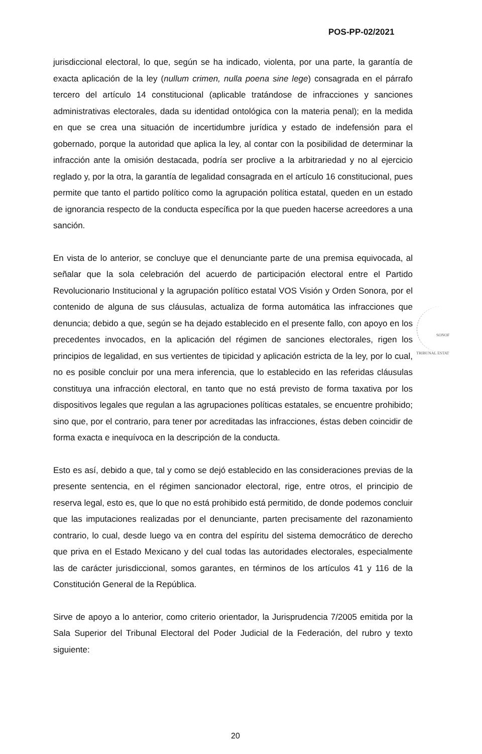POS-PP-02/2021
jurisdiccional electoral, lo que, según se ha indicado, violenta, por una parte, la garantía de exacta aplicación de la ley (nullum crimen, nulla poena sine lege) consagrada en el párrafo tercero del artículo 14 constitucional (aplicable tratándose de infracciones y sanciones administrativas electorales, dada su identidad ontológica con la materia penal); en la medida en que se crea una situación de incertidumbre jurídica y estado de indefensión para el gobernado, porque la autoridad que aplica la ley, al contar con la posibilidad de determinar la infracción ante la omisión destacada, podría ser proclive a la arbitrariedad y no al ejercicio reglado y, por la otra, la garantía de legalidad consagrada en el artículo 16 constitucional, pues permite que tanto el partido político como la agrupación política estatal, queden en un estado de ignorancia respecto de la conducta específica por la que pueden hacerse acreedores a una sanción.
En vista de lo anterior, se concluye que el denunciante parte de una premisa equivocada, al señalar que la sola celebración del acuerdo de participación electoral entre el Partido Revolucionario Institucional y la agrupación político estatal VOS Visión y Orden Sonora, por el contenido de alguna de sus cláusulas, actualiza de forma automática las infracciones que denuncia; debido a que, según se ha dejado establecido en el presente fallo, con apoyo en los precedentes invocados, en la aplicación del régimen de sanciones electorales, rigen los principios de legalidad, en sus vertientes de tipicidad y aplicación estricta de la ley, por lo cual, no es posible concluir por una mera inferencia, que lo establecido en las referidas cláusulas constituya una infracción electoral, en tanto que no está previsto de forma taxativa por los dispositivos legales que regulan a las agrupaciones políticas estatales, se encuentre prohibido; sino que, por el contrario, para tener por acreditadas las infracciones, éstas deben coincidir de forma exacta e inequívoca en la descripción de la conducta.
Esto es así, debido a que, tal y como se dejó establecido en las consideraciones previas de la presente sentencia, en el régimen sancionador electoral, rige, entre otros, el principio de reserva legal, esto es, que lo que no está prohibido está permitido, de donde podemos concluir que las imputaciones realizadas por el denunciante, parten precisamente del razonamiento contrario, lo cual, desde luego va en contra del espíritu del sistema democrático de derecho que priva en el Estado Mexicano y del cual todas las autoridades electorales, especialmente las de carácter jurisdiccional, somos garantes, en términos de los artículos 41 y 116 de la Constitución General de la República.
Sirve de apoyo a lo anterior, como criterio orientador, la Jurisprudencia 7/2005 emitida por la Sala Superior del Tribunal Electoral del Poder Judicial de la Federación, del rubro y texto siguiente:
SONOF
TRIBUNAL ESTAT
20